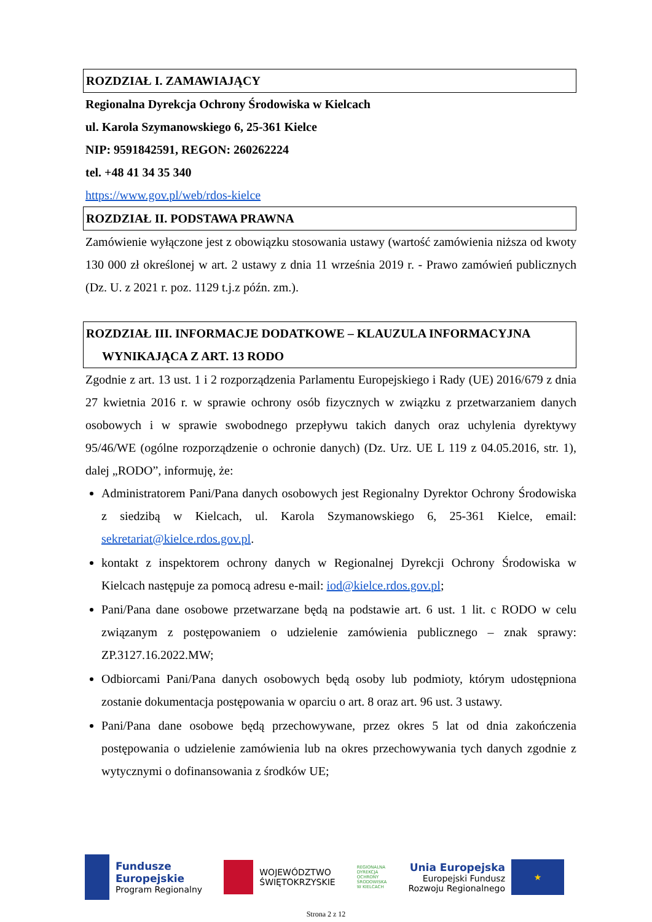ROZDZIAŁ I. ZAMAWIAJĄCY
Regionalna Dyrekcja Ochrony Środowiska w Kielcach
ul. Karola Szymanowskiego 6, 25-361 Kielce
NIP: 9591842591, REGON: 260262224
tel. +48 41 34 35 340
https://www.gov.pl/web/rdos-kielce
ROZDZIAŁ II. PODSTAWA PRAWNA
Zamówienie wyłączone jest z obowiązku stosowania ustawy (wartość zamówienia niższa od kwoty 130 000 zł określonej w art. 2 ustawy z dnia 11 września 2019 r. - Prawo zamówień publicznych (Dz. U. z 2021 r. poz. 1129 t.j.z późn. zm.).
ROZDZIAŁ III. INFORMACJE DODATKOWE – KLAUZULA INFORMACYJNA
WYNIKAJĄCA Z ART. 13 RODO
Zgodnie z art. 13 ust. 1 i 2 rozporządzenia Parlamentu Europejskiego i Rady (UE) 2016/679 z dnia 27 kwietnia 2016 r. w sprawie ochrony osób fizycznych w związku z przetwarzaniem danych osobowych i w sprawie swobodnego przepływu takich danych oraz uchylenia dyrektywy 95/46/WE (ogólne rozporządzenie o ochronie danych) (Dz. Urz. UE L 119 z 04.05.2016, str. 1), dalej „RODO”, informuję, że:
Administratorem Pani/Pana danych osobowych jest Regionalny Dyrektor Ochrony Środowiska z siedzibą w Kielcach, ul. Karola Szymanowskiego 6, 25-361 Kielce, email: sekretariat@kielce.rdos.gov.pl.
kontakt z inspektorem ochrony danych w Regionalnej Dyrekcji Ochrony Środowiska w Kielcach następuje za pomocą adresu e-mail: iod@kielce.rdos.gov.pl;
Pani/Pana dane osobowe przetwarzane będą na podstawie art. 6 ust. 1 lit. c RODO w celu związanym z postępowaniem o udzielenie zamówienia publicznego – znak sprawy: ZP.3127.16.2022.MW;
Odbiorcami Pani/Pana danych osobowych będą osoby lub podmioty, którym udostępniona zostanie dokumentacja postępowania w oparciu o art. 8 oraz art. 96 ust. 3 ustawy.
Pani/Pana dane osobowe będą przechowywane, przez okres 5 lat od dnia zakończenia postępowania o udzielenie zamówienia lub na okres przechowywania tych danych zgodnie z wytycznymi o dofinansowania z środków UE;
Fundusze
Europejskie
Program Regionalny
WOJEWÓDZTWO
ŚWIĘTOKRZYSKIE
REGIONALNA
DYREKCJA
OCHRONY
ŚRODOWISKA
W KIELCACH
Unia Europejska
Europejski Fundusz
Rozwoju Regionalnego
★
Strona 2 z 12